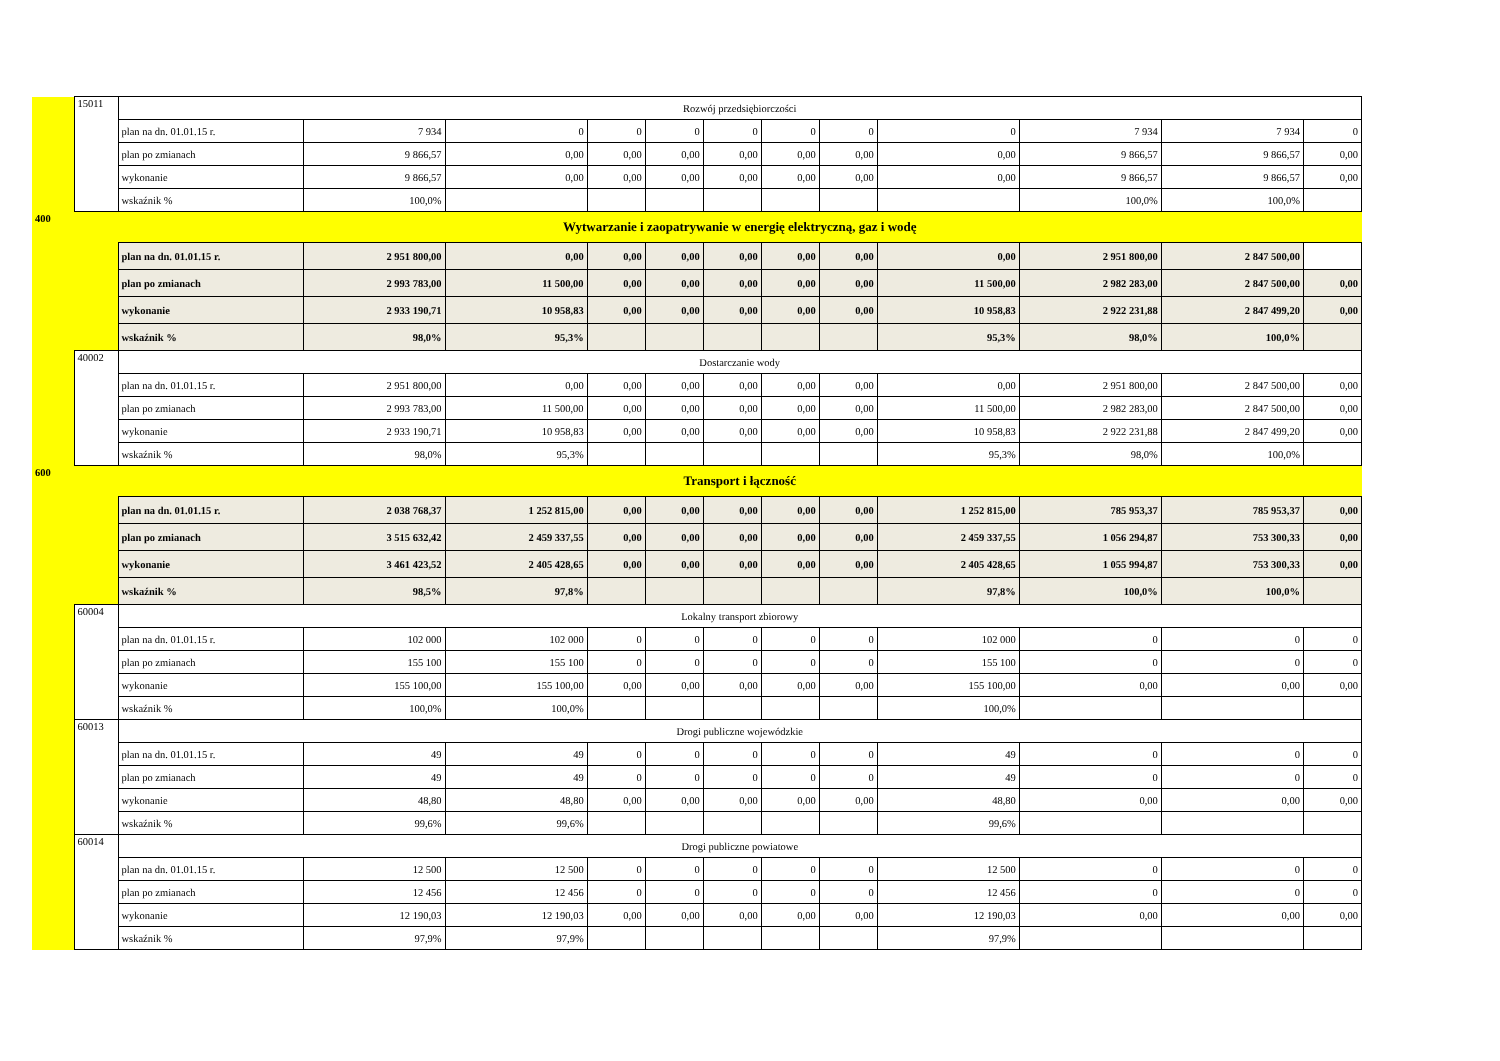| | 15011 | Rozwój przedsiębiorczości | | | | | | | | | | | |
| | | plan na dn. 01.01.15 r. | 7 934 | 0 | 0 | 0 | 0 | 0 | 0 | 0 | 7 934 | 7 934 | 0 |
| | | plan po zmianach | 9 866,57 | 0,00 | 0,00 | 0,00 | 0,00 | 0,00 | 0,00 | 0,00 | 9 866,57 | 9 866,57 | 0,00 |
| | | wykonanie | 9 866,57 | 0,00 | 0,00 | 0,00 | 0,00 | 0,00 | 0,00 | 0,00 | 9 866,57 | 9 866,57 | 0,00 |
| | | wskaźnik % | 100,0% | | | | | | | | 100,0% | 100,0% | |
| 400 | | Wytwarzanie i zaopatrywanie w energię elektryczną, gaz i wodę | | | | | | | | | | | |
| | | plan na dn. 01.01.15 r. | 2 951 800,00 | 0,00 | 0,00 | 0,00 | 0,00 | 0,00 | 0,00 | 0,00 | 2 951 800,00 | 2 847 500,00 | |
| | | plan po zmianach | 2 993 783,00 | 11 500,00 | 0,00 | 0,00 | 0,00 | 0,00 | 0,00 | 11 500,00 | 2 982 283,00 | 2 847 500,00 | 0,00 |
| | | wykonanie | 2 933 190,71 | 10 958,83 | 0,00 | 0,00 | 0,00 | 0,00 | 0,00 | 10 958,83 | 2 922 231,88 | 2 847 499,20 | 0,00 |
| | | wskaźnik % | 98,0% | 95,3% | | | | | | 95,3% | 98,0% | 100,0% | |
| | 40002 | Dostarczanie wody | | | | | | | | | | | |
| | | plan na dn. 01.01.15 r. | 2 951 800,00 | 0,00 | 0,00 | 0,00 | 0,00 | 0,00 | 0,00 | 0,00 | 2 951 800,00 | 2 847 500,00 | 0,00 |
| | | plan po zmianach | 2 993 783,00 | 11 500,00 | 0,00 | 0,00 | 0,00 | 0,00 | 0,00 | 11 500,00 | 2 982 283,00 | 2 847 500,00 | 0,00 |
| | | wykonanie | 2 933 190,71 | 10 958,83 | 0,00 | 0,00 | 0,00 | 0,00 | 0,00 | 10 958,83 | 2 922 231,88 | 2 847 499,20 | 0,00 |
| | | wskaźnik % | 98,0% | 95,3% | | | | | | 95,3% | 98,0% | 100,0% | |
| 600 | | Transport i łączność | | | | | | | | | | | |
| | | plan na dn. 01.01.15 r. | 2 038 768,37 | 1 252 815,00 | 0,00 | 0,00 | 0,00 | 0,00 | 0,00 | 1 252 815,00 | 785 953,37 | 785 953,37 | 0,00 |
| | | plan po zmianach | 3 515 632,42 | 2 459 337,55 | 0,00 | 0,00 | 0,00 | 0,00 | 0,00 | 2 459 337,55 | 1 056 294,87 | 753 300,33 | 0,00 |
| | | wykonanie | 3 461 423,52 | 2 405 428,65 | 0,00 | 0,00 | 0,00 | 0,00 | 0,00 | 2 405 428,65 | 1 055 994,87 | 753 300,33 | 0,00 |
| | | wskaźnik % | 98,5% | 97,8% | | | | | | 97,8% | 100,0% | 100,0% | |
| | 60004 | Lokalny transport zbiorowy | | | | | | | | | | | |
| | | plan na dn. 01.01.15 r. | 102 000 | 102 000 | 0 | 0 | 0 | 0 | 0 | 102 000 | 0 | 0 | 0 |
| | | plan po zmianach | 155 100 | 155 100 | 0 | 0 | 0 | 0 | 0 | 155 100 | 0 | 0 | 0 |
| | | wykonanie | 155 100,00 | 155 100,00 | 0,00 | 0,00 | 0,00 | 0,00 | 0,00 | 155 100,00 | 0,00 | 0,00 | 0,00 |
| | | wskaźnik % | 100,0% | 100,0% | | | | | | 100,0% | | | |
| | 60013 | Drogi publiczne wojewódzkie | | | | | | | | | | | |
| | | plan na dn. 01.01.15 r. | 49 | 49 | 0 | 0 | 0 | 0 | 0 | 49 | 0 | 0 | 0 |
| | | plan po zmianach | 49 | 49 | 0 | 0 | 0 | 0 | 0 | 49 | 0 | 0 | 0 |
| | | wykonanie | 48,80 | 48,80 | 0,00 | 0,00 | 0,00 | 0,00 | 0,00 | 48,80 | 0,00 | 0,00 | 0,00 |
| | | wskaźnik % | 99,6% | 99,6% | | | | | | 99,6% | | | |
| | 60014 | Drogi publiczne powiatowe | | | | | | | | | | | |
| | | plan na dn. 01.01.15 r. | 12 500 | 12 500 | 0 | 0 | 0 | 0 | 0 | 12 500 | 0 | 0 | 0 |
| | | plan po zmianach | 12 456 | 12 456 | 0 | 0 | 0 | 0 | 0 | 12 456 | 0 | 0 | 0 |
| | | wykonanie | 12 190,03 | 12 190,03 | 0,00 | 0,00 | 0,00 | 0,00 | 0,00 | 12 190,03 | 0,00 | 0,00 | 0,00 |
| | | wskaźnik % | 97,9% | 97,9% | | | | | | 97,9% | | | |